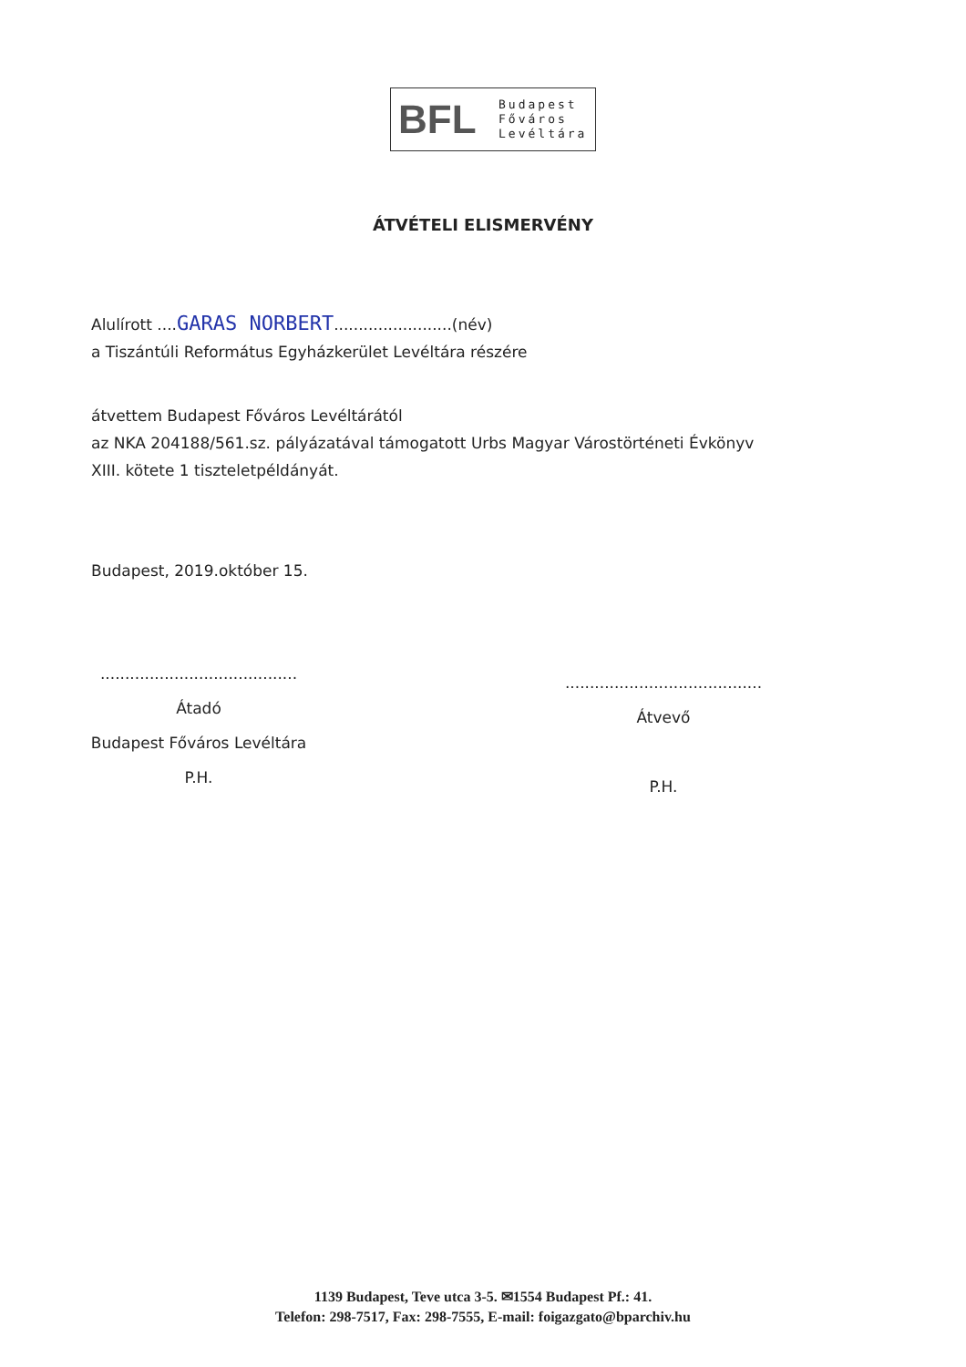BFL
Budapest
Főváros
Levéltára
ÁTVÉTELI ELISMERVÉNY
Alulírott ....GARAS NORBERT........................(név)
a Tiszántúli Református Egyházkerület Levéltára részére
átvettem Budapest Főváros Levéltárától
az NKA 204188/561.sz. pályázatával támogatott Urbs Magyar Várostörténeti Évkönyv
XIII. kötete 1 tiszteletpéldányát.
Budapest, 2019.október 15.
........................................
Átadó
Budapest Főváros Levéltára
P.H.
........................................
Átvevő
P.H.
1139 Budapest, Teve utca 3-5. ✉1554 Budapest Pf.: 41.
Telefon: 298-7517, Fax: 298-7555, E-mail: foigazgato@bparchiv.hu